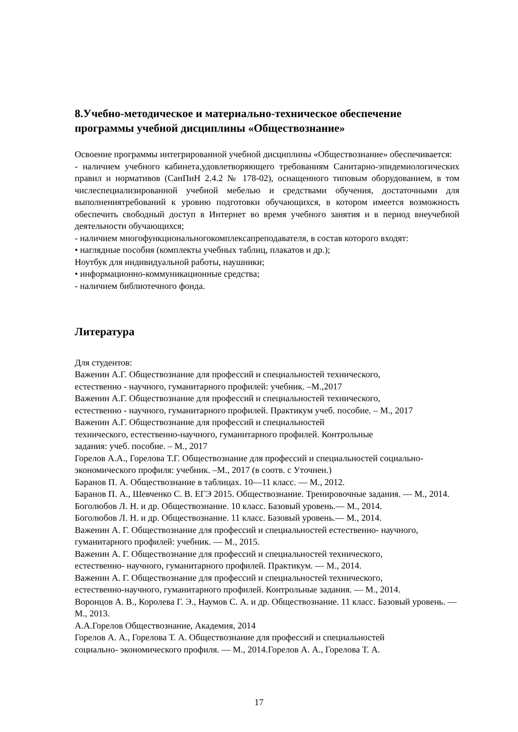8.Учебно-методическое и материально-техническое обеспечение программы учебной дисциплины «Обществознание»
Освоение программы интегрированной учебной дисциплины «Обществознание» обеспечивается:
- наличием учебного кабинета,удовлетворяющего требованиям Санитарно-эпидемиологических правил и нормативов (СанПиН 2.4.2 № 178-02), оснащенного типовым оборудованием, в том числеспециализированной учебной мебелью и средствами обучения, достаточными для выполнениятребований к уровню подготовки обучающихся, в котором имеется возможность обеспечить свободный доступ в Интернет во время учебного занятия и в период внеучебной деятельности обучающихся;
- наличием многофункциональногокомплексапреподавателя, в состав которого входят:
• наглядные пособия (комплекты учебных таблиц, плакатов и др.);
Ноутбук для индивидуальной работы, наушники;
• информационно-коммуникационные средства;
- наличием библиотечного фонда.
Литература
Для студентов:
Важенин А.Г. Обществознание для профессий и специальностей технического,
естественно - научного, гуманитарного профилей: учебник. –М.,2017
Важенин А.Г. Обществознание для профессий и специальностей технического,
естественно - научного, гуманитарного профилей. Практикум учеб. пособие. – М., 2017
Важенин А.Г. Обществознание для профессий и специальностей
технического, естественно-научного, гуманитарного профилей. Контрольные
задания: учеб. пособие. – М., 2017
Горелов А.А., Горелова Т.Г. Обществознание для профессий и специальностей социально-экономического профиля: учебник. –М., 2017 (в соотв. с Уточнен.)
Баранов П. А. Обществознание в таблицах. 10—11 класс. — М., 2012.
Баранов П. А., Шевченко С. В. ЕГЭ 2015. Обществознание. Тренировочные задания. — М., 2014.
Боголюбов Л. Н. и др. Обществознание. 10 класс. Базовый уровень.— М., 2014.
Боголюбов Л. Н. и др. Обществознание. 11 класс. Базовый уровень.— М., 2014.
Важенин А. Г. Обществознание для профессий и специальностей естественно- научного, гуманитарного профилей: учебник. — М., 2015.
Важенин А. Г. Обществознание для профессий и специальностей технического,
естественно- научного, гуманитарного профилей. Практикум. — М., 2014.
Важенин А. Г. Обществознание для профессий и специальностей технического,
естественно-научного, гуманитарного профилей. Контрольные задания. — М., 2014.
Воронцов А. В., Королева Г. Э., Наумов С. А. и др. Обществознание. 11 класс. Базовый уровень. — М., 2013.
А.А.Горелов Обществознание, Академия, 2014
Горелов А. А., Горелова Т. А. Обществознание для профессий и специальностей
социально- экономического профиля. — М., 2014.Горелов А. А., Горелова Т. А.
17